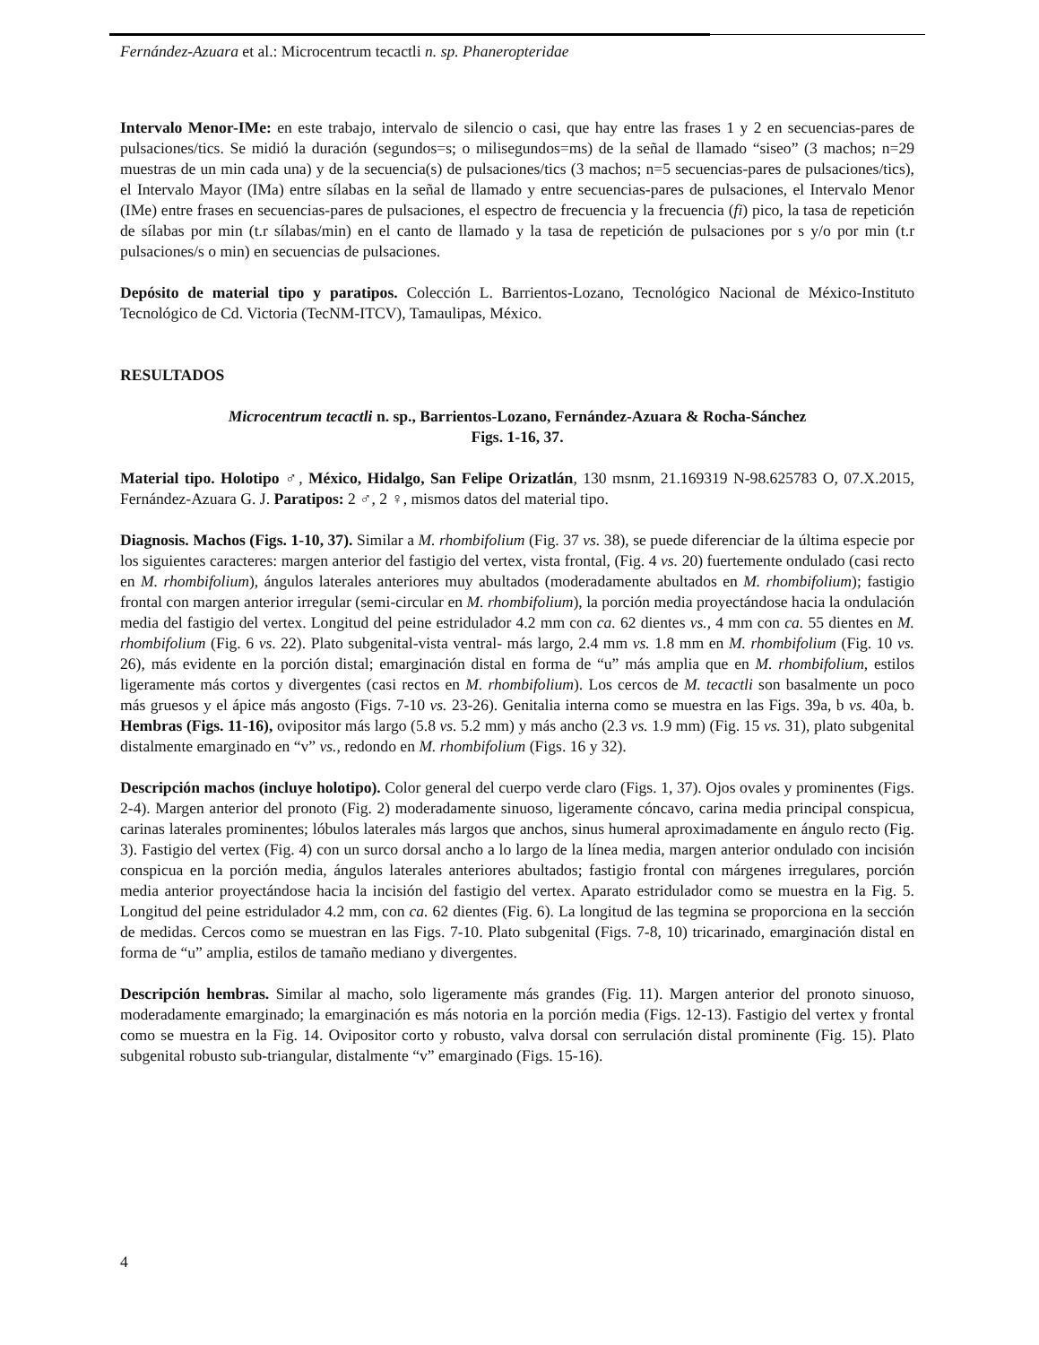Fernández-Azuara et al.: Microcentrum tecactli n. sp. Phaneropteridae
Intervalo Menor-IMe: en este trabajo, intervalo de silencio o casi, que hay entre las frases 1 y 2 en secuencias-pares de pulsaciones/tics. Se midió la duración (segundos=s; o milisegundos=ms) de la señal de llamado “siseo” (3 machos; n=29 muestras de un min cada una) y de la secuencia(s) de pulsaciones/tics (3 machos; n=5 secuencias-pares de pulsaciones/tics), el Intervalo Mayor (IMa) entre sílabas en la señal de llamado y entre secuencias-pares de pulsaciones, el Intervalo Menor (IMe) entre frases en secuencias-pares de pulsaciones, el espectro de frecuencia y la frecuencia (fi) pico, la tasa de repetición de sílabas por min (t.r sílabas/min) en el canto de llamado y la tasa de repetición de pulsaciones por s y/o por min (t.r pulsaciones/s o min) en secuencias de pulsaciones.
Depósito de material tipo y paratipos. Colección L. Barrientos-Lozano, Tecnológico Nacional de México-Instituto Tecnológico de Cd. Victoria (TecNM-ITCV), Tamaulipas, México.
RESULTADOS
Microcentrum tecactli n. sp., Barrientos-Lozano, Fernández-Azuara & Rocha-Sánchez
Figs. 1-16, 37.
Material tipo. Holotipo ♂, México, Hidalgo, San Felipe Orizatlán, 130 msnm, 21.169319 N-98.625783 O, 07.X.2015, Fernández-Azuara G. J. Paratipos: 2 ♂, 2 ♀, mismos datos del material tipo.
Diagnosis. Machos (Figs. 1-10, 37). Similar a M. rhombifolium (Fig. 37 vs. 38), se puede diferenciar de la última especie por los siguientes caracteres: margen anterior del fastigio del vertex, vista frontal, (Fig. 4 vs. 20) fuertemente ondulado (casi recto en M. rhombifolium), ángulos laterales anteriores muy abultados (moderadamente abultados en M. rhombifolium); fastigio frontal con margen anterior irregular (semi-circular en M. rhombifolium), la porción media proyectándose hacia la ondulación media del fastigio del vertex. Longitud del peine estridulador 4.2 mm con ca. 62 dientes vs., 4 mm con ca. 55 dientes en M. rhombifolium (Fig. 6 vs. 22). Plato subgenital-vista ventral- más largo, 2.4 mm vs. 1.8 mm en M. rhombifolium (Fig. 10 vs. 26), más evidente en la porción distal; emarginación distal en forma de “u” más amplia que en M. rhombifolium, estilos ligeramente más cortos y divergentes (casi rectos en M. rhombifolium). Los cercos de M. tecactli son basalmente un poco más gruesos y el ápice más angosto (Figs. 7-10 vs. 23-26). Genitalia interna como se muestra en las Figs. 39a, b vs. 40a, b. Hembras (Figs. 11-16), ovipositor más largo (5.8 vs. 5.2 mm) y más ancho (2.3 vs. 1.9 mm) (Fig. 15 vs. 31), plato subgenital distalmente emarginado en “v” vs., redondo en M. rhombifolium (Figs. 16 y 32).
Descripción machos (incluye holotipo). Color general del cuerpo verde claro (Figs. 1, 37). Ojos ovales y prominentes (Figs. 2-4). Margen anterior del pronoto (Fig. 2) moderadamente sinuoso, ligeramente cóncavo, carina media principal conspicua, carinas laterales prominentes; lóbulos laterales más largos que anchos, sinus humeral aproximadamente en ángulo recto (Fig. 3). Fastigio del vertex (Fig. 4) con un surco dorsal ancho a lo largo de la línea media, margen anterior ondulado con incisión conspicua en la porción media, ángulos laterales anteriores abultados; fastigio frontal con márgenes irregulares, porción media anterior proyectándose hacia la incisión del fastigio del vertex. Aparato estridulador como se muestra en la Fig. 5. Longitud del peine estridulador 4.2 mm, con ca. 62 dientes (Fig. 6). La longitud de las tegmina se proporciona en la sección de medidas. Cercos como se muestran en las Figs. 7-10. Plato subgenital (Figs. 7-8, 10) tricarinado, emarginación distal en forma de “u” amplia, estilos de tamaño mediano y divergentes.
Descripción hembras. Similar al macho, solo ligeramente más grandes (Fig. 11). Margen anterior del pronoto sinuoso, moderadamente emarginado; la emarginación es más notoria en la porción media (Figs. 12-13). Fastigio del vertex y frontal como se muestra en la Fig. 14. Ovipositor corto y robusto, valva dorsal con serrulación distal prominente (Fig. 15). Plato subgenital robusto sub-triangular, distalmente “v” emarginado (Figs. 15-16).
4